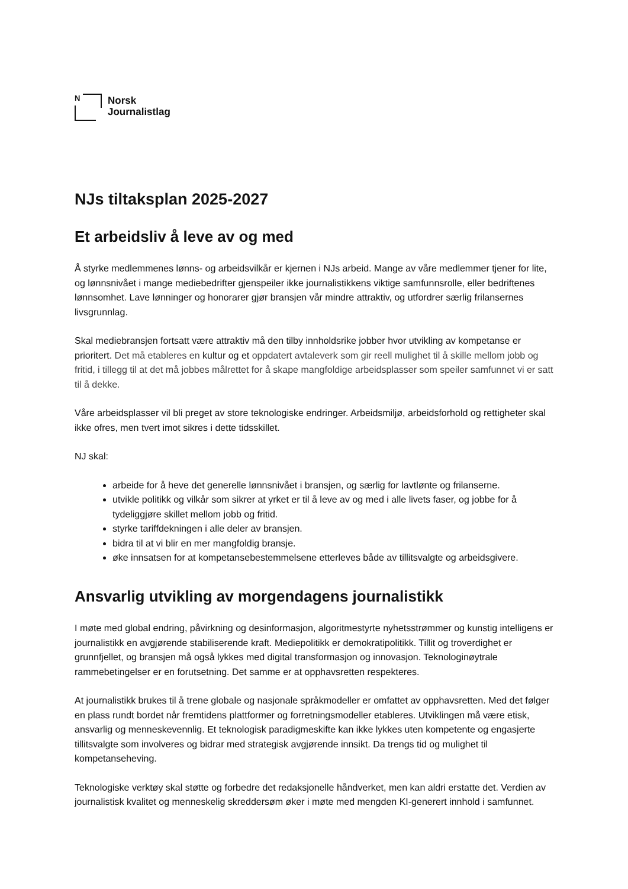N
Norsk
Journalistlag
NJs tiltaksplan 2025-2027
Et arbeidsliv å leve av og med
Å styrke medlemmenes lønns- og arbeidsvilkår er kjernen i NJs arbeid. Mange av våre medlemmer tjener for lite, og lønnsnivået i mange mediebedrifter gjenspeiler ikke journalistikkens viktige samfunnsrolle, eller bedriftenes lønnsomhet. Lave lønninger og honorarer gjør bransjen vår mindre attraktiv, og utfordrer særlig frilansernes livsgrunnlag.
Skal mediebransjen fortsatt være attraktiv må den tilby innholdsrike jobber hvor utvikling av kompetanse er prioritert. Det må etableres en kultur og et oppdatert avtaleverk som gir reell mulighet til å skille mellom jobb og fritid, i tillegg til at det må jobbes målrettet for å skape mangfoldige arbeidsplasser som speiler samfunnet vi er satt til å dekke.
Våre arbeidsplasser vil bli preget av store teknologiske endringer. Arbeidsmiljø, arbeidsforhold og rettigheter skal ikke ofres, men tvert imot sikres i dette tidsskillet.
NJ skal:
arbeide for å heve det generelle lønnsnivået i bransjen, og særlig for lavtlønte og frilanserne.
utvikle politikk og vilkår som sikrer at yrket er til å leve av og med i alle livets faser, og jobbe for å tydeliggjøre skillet mellom jobb og fritid.
styrke tariffdekningen i alle deler av bransjen.
bidra til at vi blir en mer mangfoldig bransje.
øke innsatsen for at kompetansebestemmelsene etterleves både av tillitsvalgte og arbeidsgivere.
Ansvarlig utvikling av morgendagens journalistikk
I møte med global endring, påvirkning og desinformasjon, algoritmestyrte nyhetsstrømmer og kunstig intelligens er journalistikk en avgjørende stabiliserende kraft. Mediepolitikk er demokratipolitikk. Tillit og troverdighet er grunnfjellet, og bransjen må også lykkes med digital transformasjon og innovasjon. Teknologinøytrale rammebetingelser er en forutsetning. Det samme er at opphavsretten respekteres.
At journalistikk brukes til å trene globale og nasjonale språkmodeller er omfattet av opphavsretten. Med det følger en plass rundt bordet når fremtidens plattformer og forretningsmodeller etableres. Utviklingen må være etisk, ansvarlig og menneskevennlig. Et teknologisk paradigmeskifte kan ikke lykkes uten kompetente og engasjerte tillitsvalgte som involveres og bidrar med strategisk avgjørende innsikt. Da trengs tid og mulighet til kompetanseheving.
Teknologiske verktøy skal støtte og forbedre det redaksjonelle håndverket, men kan aldri erstatte det. Verdien av journalistisk kvalitet og menneskelig skreddersøm øker i møte med mengden KI-generert innhold i samfunnet.